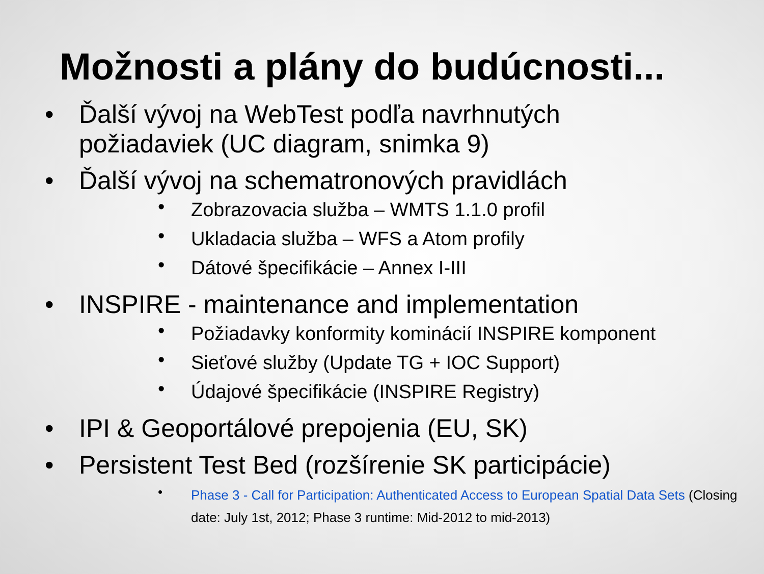Možnosti a plány do budúcnosti...
• Ďalší vývoj na WebTest podľa navrhnutých požiadaviek (UC diagram, snimka 9)
• Ďalší vývoj na schematronových pravidlách
• Zobrazovacia služba – WMTS 1.1.0 profil
• Ukladacia služba – WFS a Atom profily
• Dátové špecifikácie – Annex I-III
• INSPIRE - maintenance and implementation
• Požiadavky konformity kominácií INSPIRE komponent
• Sieťové služby (Update TG + IOC Support)
• Údajové špecifikácie (INSPIRE Registry)
• IPI & Geoportálové prepojenia (EU, SK)
• Persistent Test Bed (rozšírenie SK participácie)
• Phase 3 - Call for Participation: Authenticated Access to European Spatial Data Sets (Closing date: July 1st, 2012; Phase 3 runtime: Mid-2012 to mid-2013)